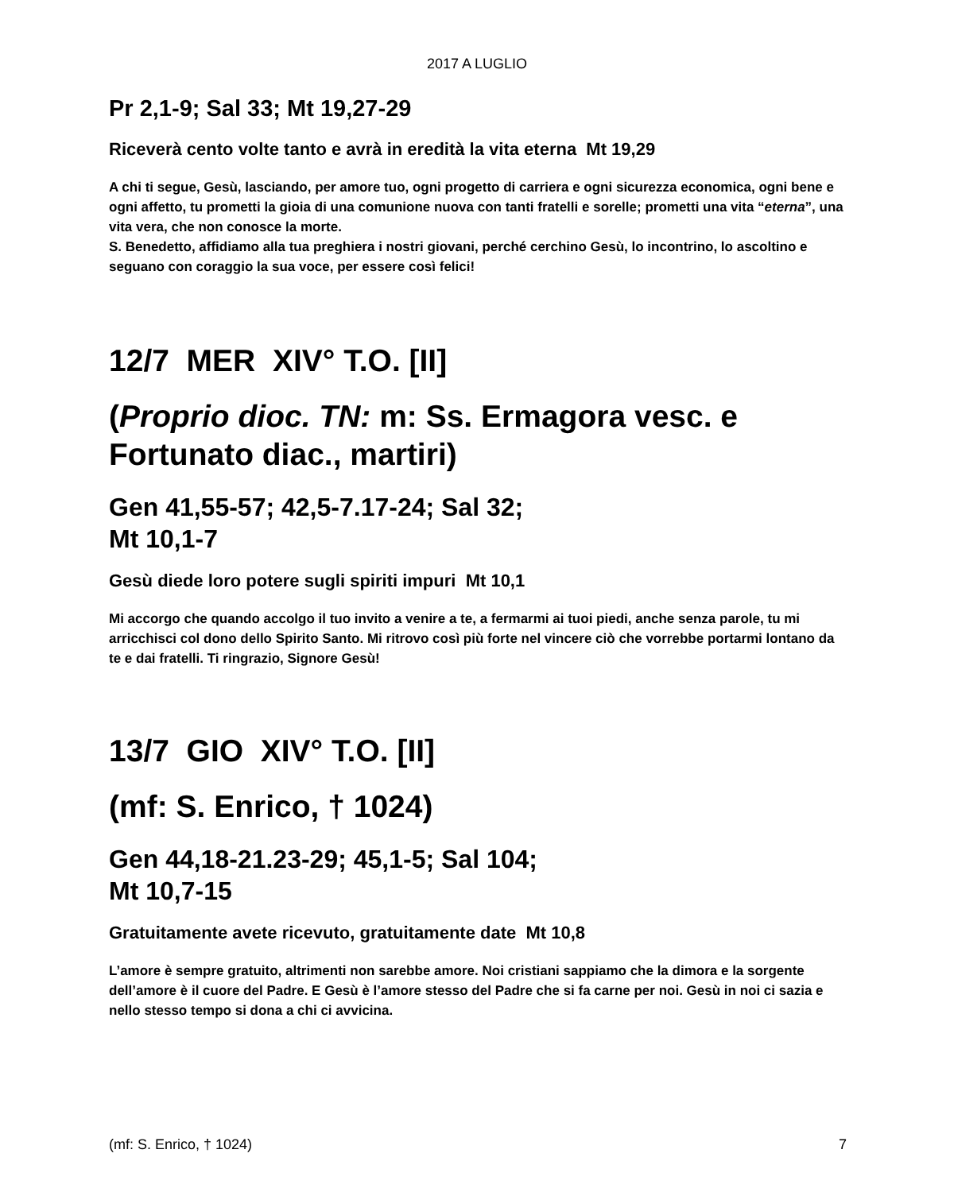2017 A LUGLIO
Pr 2,1-9; Sal 33; Mt 19,27-29
Riceverà cento volte tanto e avrà in eredità la vita eterna Mt 19,29
A chi ti segue, Gesù, lasciando, per amore tuo, ogni progetto di carriera e ogni sicurezza economica, ogni bene e ogni affetto, tu prometti la gioia di una comunione nuova con tanti fratelli e sorelle; prometti una vita “eterna”, una vita vera, che non conosce la morte.
S. Benedetto, affidiamo alla tua preghiera i nostri giovani, perché cerchino Gesù, lo incontrino, lo ascoltino e seguano con coraggio la sua voce, per essere così felici!
12/7 MER XIV° T.O. [II]
(Proprio dioc. TN: m: Ss. Ermagora vesc. e Fortunato diac., martiri)
Gen 41,55-57; 42,5-7.17-24; Sal 32;
Mt 10,1-7
Gesù diede loro potere sugli spiriti impuri Mt 10,1
Mi accorgo che quando accolgo il tuo invito a venire a te, a fermarmi ai tuoi piedi, anche senza parole, tu mi arricchisci col dono dello Spirito Santo. Mi ritrovo così più forte nel vincere ciò che vorrebbe portarmi lontano da te e dai fratelli. Ti ringrazio, Signore Gesù!
13/7 GIO XIV° T.O. [II]
(mf: S. Enrico, † 1024)
Gen 44,18-21.23-29; 45,1-5; Sal 104;
Mt 10,7-15
Gratuitamente avete ricevuto, gratuitamente date Mt 10,8
L’amore è sempre gratuito, altrimenti non sarebbe amore. Noi cristiani sappiamo che la dimora e la sorgente dell’amore è il cuore del Padre. E Gesù è l’amore stesso del Padre che si fa carne per noi. Gesù in noi ci sazia e nello stesso tempo si dona a chi ci avvicina.
(mf: S. Enrico, † 1024) 7